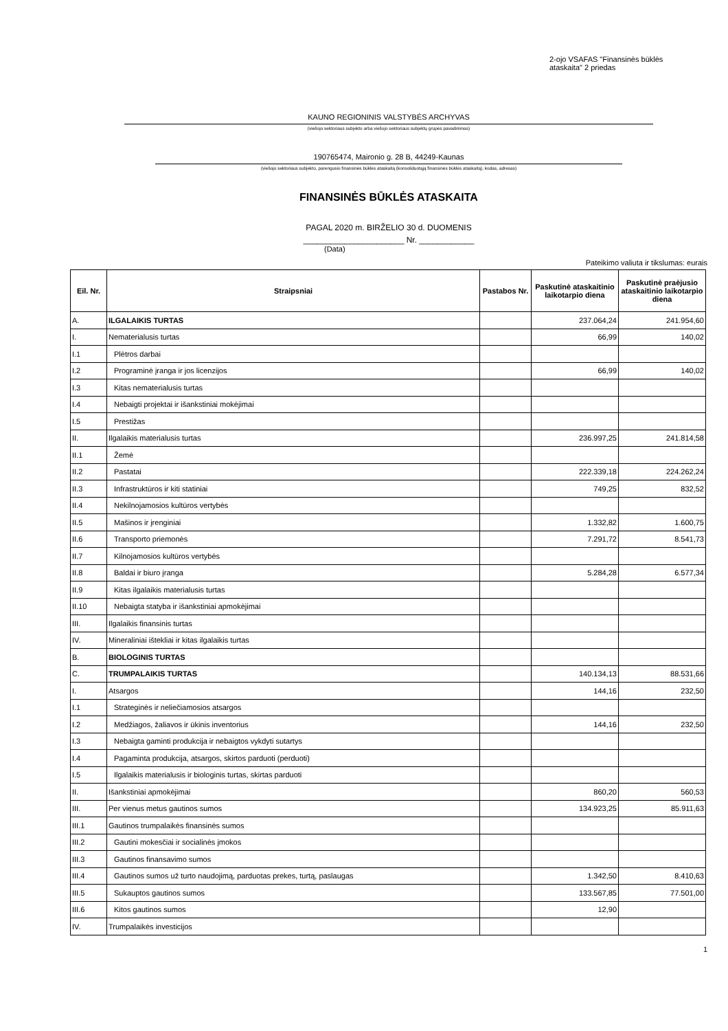2-ojo VSAFAS "Finansinės būklės ataskaita" 2 priedas
KAUNO REGIONINIS VALSTYBĖS ARCHYVAS
(viešojo sektoriaus subjekto arba viešojo sektoriaus subjektų grupės pavadinimas)
190765474, Maironio g. 28 B, 44249-Kaunas
(viešojo sektoriaus subjekto, parengusio finansinės būklės ataskaitą (konsoliduotąją finansinės būklės ataskaitą), kodas, adresas)
FINANSINĖS BŪKLĖS ATASKAITA
PAGAL 2020 m. BIRŽELIO 30 d. DUOMENIS
______________________ Nr. ____________
(Data)
Pateikimo valiuta ir tikslumas: eurais
| Eil. Nr. | Straipsniai | Pastabos Nr. | Paskutinė ataskaitinio laikotarpio diena | Paskutinė praėjusio ataskaitinio laikotarpio diena |
| --- | --- | --- | --- | --- |
| A. | ILGALAIKIS TURTAS | | 237.064,24 | 241.954,60 |
| I. | Nematerialusis turtas | | 66,99 | 140,02 |
| I.1 | Plėtros darbai | | | |
| I.2 | Programinė įranga ir jos licenzijos | | 66,99 | 140,02 |
| I.3 | Kitas nematerialusis turtas | | | |
| I.4 | Nebaigti projektai ir išankstiniai mokėjimai | | | |
| I.5 | Prestižas | | | |
| II. | Ilgalaikis materialusis turtas | | 236.997,25 | 241.814,58 |
| II.1 | Žemė | | | |
| II.2 | Pastatai | | 222.339,18 | 224.262,24 |
| II.3 | Infrastruktūros ir kiti statiniai | | 749,25 | 832,52 |
| II.4 | Nekilnojamosios kultūros vertybės | | | |
| II.5 | Mašinos ir įrenginiai | | 1.332,82 | 1.600,75 |
| II.6 | Transporto priemonės | | 7.291,72 | 8.541,73 |
| II.7 | Kilnojamosios kultūros vertybės | | | |
| II.8 | Baldai ir biuro įranga | | 5.284,28 | 6.577,34 |
| II.9 | Kitas ilgalaikis materialusis turtas | | | |
| II.10 | Nebaigta statyba ir išankstiniai apmokėjimai | | | |
| III. | Ilgalaikis finansinis turtas | | | |
| IV. | Mineraliniai ištekliai ir kitas ilgalaikis turtas | | | |
| B. | BIOLOGINIS TURTAS | | | |
| C. | TRUMPALAIKIS TURTAS | | 140.134,13 | 88.531,66 |
| I. | Atsargos | | 144,16 | 232,50 |
| I.1 | Strateginės ir neliečiamosios atsargos | | | |
| I.2 | Medžiagos, žaliavos ir ūkinis inventorius | | 144,16 | 232,50 |
| I.3 | Nebaigta gaminti produkcija ir nebaigtos vykdyti sutartys | | | |
| I.4 | Pagaminta produkcija, atsargos, skirtos parduoti (perduoti) | | | |
| I.5 | Ilgalaikis materialusis ir biologinis turtas, skirtas parduoti | | | |
| II. | Išankstiniai apmokėjimai | | 860,20 | 560,53 |
| III. | Per vienus metus gautinos sumos | | 134.923,25 | 85.911,63 |
| III.1 | Gautinos trumpalaikės finansinės sumos | | | |
| III.2 | Gautini mokesčiai ir socialinės įmokos | | | |
| III.3 | Gautinos finansavimo sumos | | | |
| III.4 | Gautinos sumos už turto naudojimą, parduotas prekes, turtą, paslaugas | | 1.342,50 | 8.410,63 |
| III.5 | Sukauptos gautinos sumos | | 133.567,85 | 77.501,00 |
| III.6 | Kitos gautinos sumos | | 12,90 | |
| IV. | Trumpalaikės investicijos | | | |
1